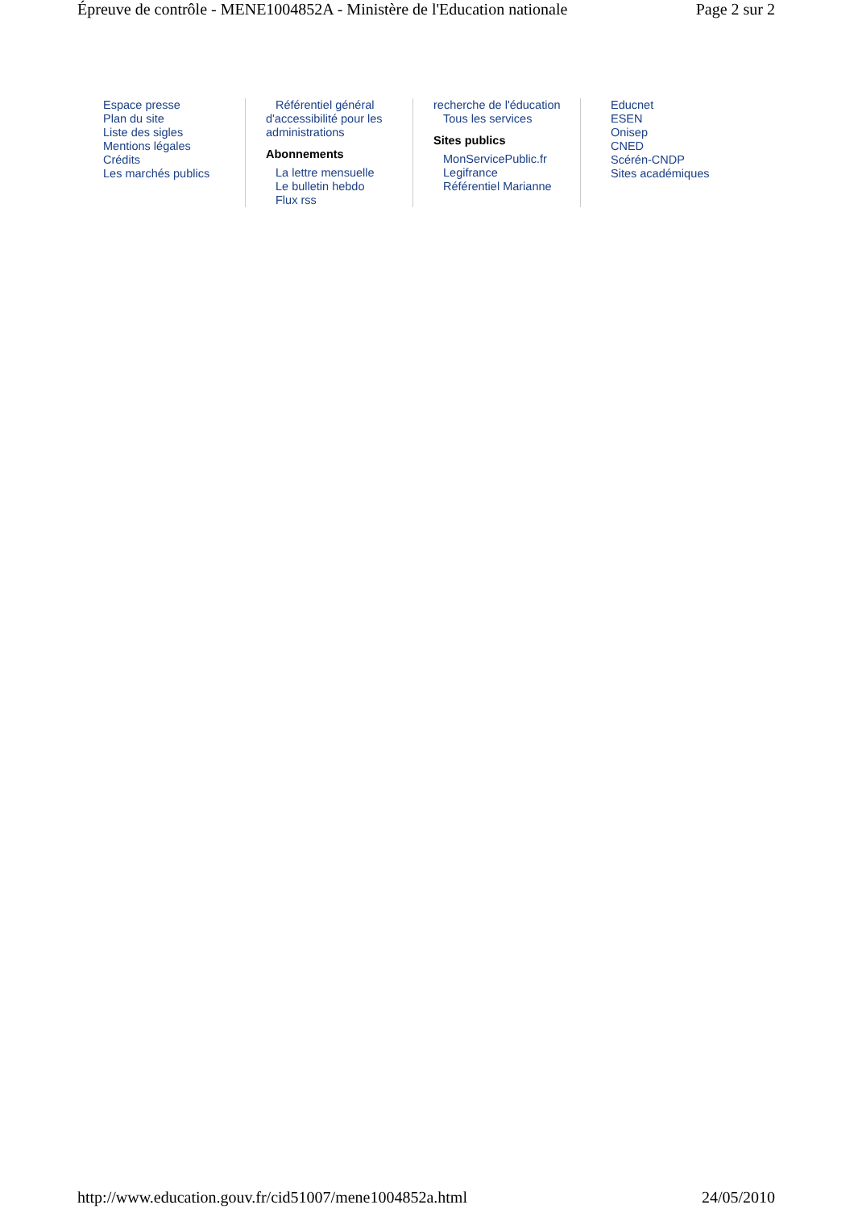Épreuve de contrôle - MENE1004852A - Ministère de l'Education nationale Page 2 sur 2
Espace presse
Plan du site
Liste des sigles
Mentions légales
Crédits
Les marchés publics
Référentiel général d'accessibilité pour les administrations
Abonnements
La lettre mensuelle
Le bulletin hebdo
Flux rss
recherche de l'éducation
Tous les services
Sites publics
MonServicePublic.fr
Legifrance
Référentiel Marianne
Educnet
ESEN
Onisep
CNED
Scérén-CNDP
Sites académiques
http://www.education.gouv.fr/cid51007/mene1004852a.html 24/05/2010